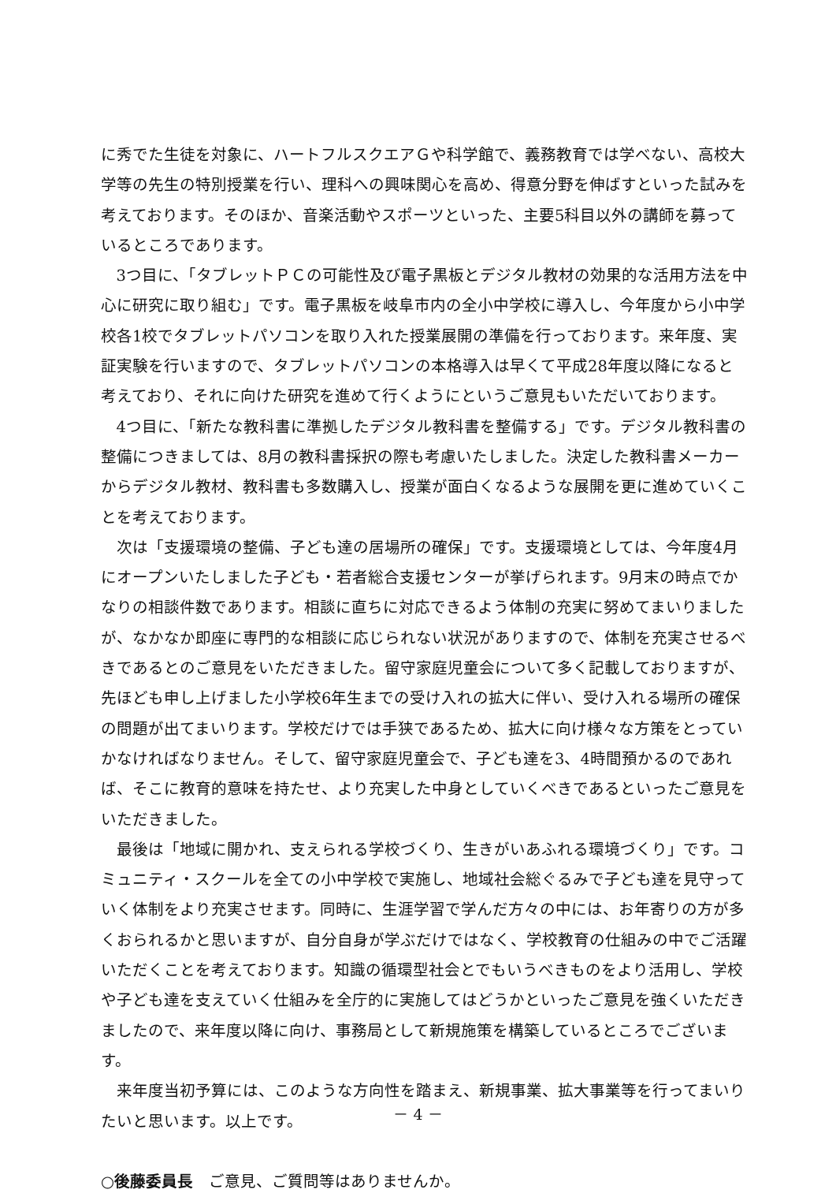に秀でた生徒を対象に、ハートフルスクエアＧや科学館で、義務教育では学べない、高校大学等の先生の特別授業を行い、理科への興味関心を高め、得意分野を伸ばすといった試みを考えております。そのほか、音楽活動やスポーツといった、主要5科目以外の講師を募っているところであります。
3つ目に、「タブレットＰＣの可能性及び電子黒板とデジタル教材の効果的な活用方法を中心に研究に取り組む」です。電子黒板を岐阜市内の全小中学校に導入し、今年度から小中学校各1校でタブレットパソコンを取り入れた授業展開の準備を行っております。来年度、実証実験を行いますので、タブレットパソコンの本格導入は早くて平成28年度以降になると考えており、それに向けた研究を進めて行くようにというご意見もいただいております。
4つ目に、「新たな教科書に準拠したデジタル教科書を整備する」です。デジタル教科書の整備につきましては、8月の教科書採択の際も考慮いたしました。決定した教科書メーカーからデジタル教材、教科書も多数購入し、授業が面白くなるような展開を更に進めていくことを考えております。
次は「支援環境の整備、子ども達の居場所の確保」です。支援環境としては、今年度4月にオープンいたしました子ども・若者総合支援センターが挙げられます。9月末の時点でかなりの相談件数であります。相談に直ちに対応できるよう体制の充実に努めてまいりましたが、なかなか即座に専門的な相談に応じられない状況がありますので、体制を充実させるべきであるとのご意見をいただきました。留守家庭児童会について多く記載しておりますが、先ほども申し上げました小学校6年生までの受け入れの拡大に伴い、受け入れる場所の確保の問題が出てまいります。学校だけでは手狭であるため、拡大に向け様々な方策をとっていかなければなりません。そして、留守家庭児童会で、子ども達を3、4時間預かるのであれば、そこに教育的意味を持たせ、より充実した中身としていくべきであるといったご意見をいただきました。
最後は「地域に開かれ、支えられる学校づくり、生きがいあふれる環境づくり」です。コミュニティ・スクールを全ての小中学校で実施し、地域社会総ぐるみで子ども達を見守っていく体制をより充実させます。同時に、生涯学習で学んだ方々の中には、お年寄りの方が多くおられるかと思いますが、自分自身が学ぶだけではなく、学校教育の仕組みの中でご活躍いただくことを考えております。知識の循環型社会とでもいうべきものをより活用し、学校や子ども達を支えていく仕組みを全庁的に実施してはどうかといったご意見を強くいただきましたので、来年度以降に向け、事務局として新規施策を構築しているところでございます。
来年度当初予算には、このような方向性を踏まえ、新規事業、拡大事業等を行ってまいりたいと思います。以上です。
○後藤委員長　ご意見、ご質問等はありませんか。
－ 4 －